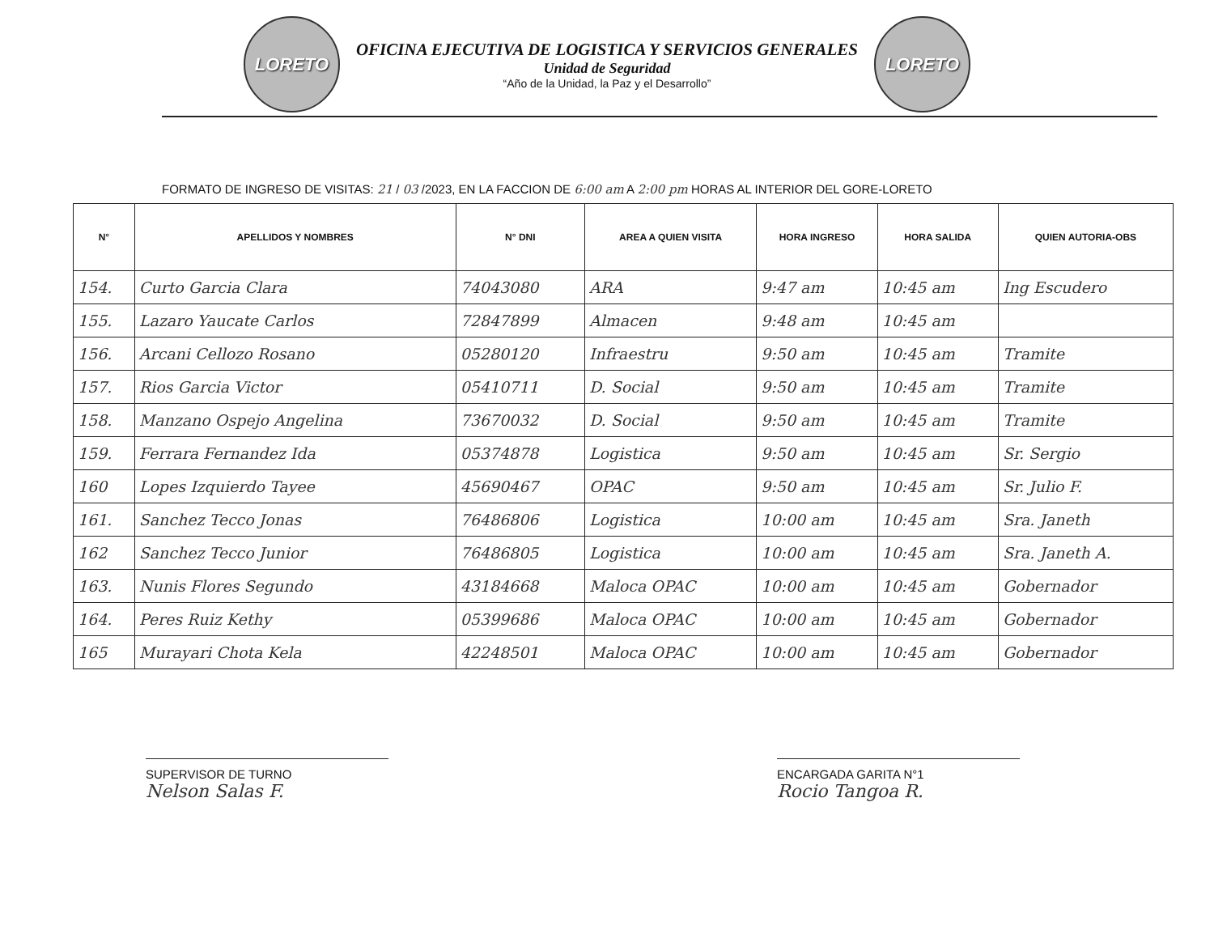LORETO
OFICINA EJECUTIVA DE LOGISTICA Y SERVICIOS GENERALES
Unidad de Seguridad
“Año de la Unidad, la Paz y el Desarrollo”
LORETO
FORMATO DE INGRESO DE VISITAS: 21 / 03 /2023, EN LA FACCION DE 6:00 am A 2:00 pm HORAS AL INTERIOR DEL GORE-LORETO
| N° | APELLIDOS Y NOMBRES | N° DNI | AREA A QUIEN VISITA | HORA INGRESO | HORA SALIDA | QUIEN AUTORIA-OBS |
| --- | --- | --- | --- | --- | --- | --- |
| 154. | Curto Garcia Clara | 74043080 | ARA | 9:47 am | 10:45 am | Ing Escudero |
| 155. | Lazaro Yaucate Carlos | 72847899 | Almacen | 9:48 am | 10:45 am | |
| 156. | Arcani Cellozo Rosano | 05280120 | Infraestru | 9:50 am | 10:45 am | Tramite |
| 157. | Rios Garcia Victor | 05410711 | D. Social | 9:50 am | 10:45 am | Tramite |
| 158. | Manzano Ospejo Angelina | 73670032 | D. Social | 9:50 am | 10:45 am | Tramite |
| 159. | Ferrara Fernandez Ida | 05374878 | Logistica | 9:50 am | 10:45 am | Sr. Sergio |
| 160 | Lopes Izquierdo Tayee | 45690467 | OPAC | 9:50 am | 10:45 am | Sr. Julio F. |
| 161. | Sanchez Tecco Jonas | 76486806 | Logistica | 10:00 am | 10:45 am | Sra. Janeth |
| 162 | Sanchez Tecco Junior | 76486805 | Logistica | 10:00 am | 10:45 am | Sra. Janeth A. |
| 163. | Nunis Flores Segundo | 43184668 | Maloca OPAC | 10:00 am | 10:45 am | Gobernador |
| 164. | Peres Ruiz Kethy | 05399686 | Maloca OPAC | 10:00 am | 10:45 am | Gobernador |
| 165 | Murayari Chota Kela | 42248501 | Maloca OPAC | 10:00 am | 10:45 am | Gobernador |
SUPERVISOR DE TURNO
Nelson Salas F.
ENCARGADA GARITA N°1
Rocio Tangoa R.